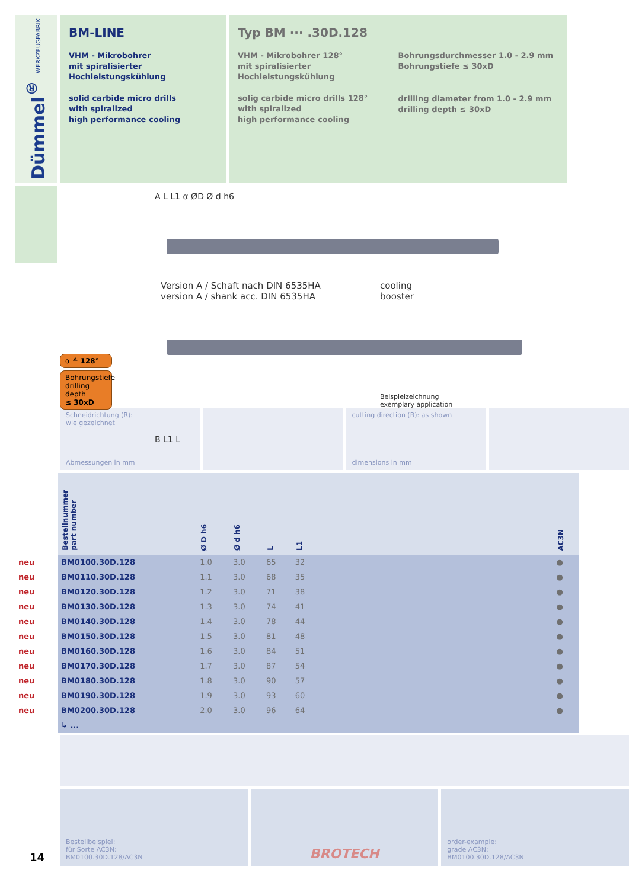Dümmel<sup>®</sup> WERKZEUGFABRIK
BM-LINE
VHM - Mikrobohrer
mit spiralisierter
Hochleistungskühlung
solid carbide micro drills
with spiralized
high performance cooling
Typ BM ··· .30D.128
VHM - Mikrobohrer 128°
mit spiralisierter
Hochleistungskühlung
solig carbide micro drills 128°
with spiralized
high performance cooling
Bohrungsdurchmesser 1.0 - 2.9 mm
Bohrungstiefe ≤ 30xD
drilling diameter from 1.0 - 2.9 mm
drilling depth ≤ 30xD
A L L1 α ØD Ø d h6
Version A / Schaft nach DIN 6535HA
version A / shank acc. DIN 6535HA
cooling
booster
B L1 L
α ≙ 128°
Bohrungstiefe
drilling depth
≤ 30xD
Beispielzeichnung
exemplary application
Schneidrichtung (R):
wie gezeichnet
Abmessungen in mm
cutting direction (R): as shown
dimensions in mm
| | Bestellnummer part number | Ø D h6 | Ø d h6 | L | L1 | | AC3N |
| --- | --- | --- | --- | --- | --- | --- | --- |
| neu | BM0100.30D.128 | 1.0 | 3.0 | 65 | 32 | | ● |
| neu | BM0110.30D.128 | 1.1 | 3.0 | 68 | 35 | | ● |
| neu | BM0120.30D.128 | 1.2 | 3.0 | 71 | 38 | | ● |
| neu | BM0130.30D.128 | 1.3 | 3.0 | 74 | 41 | | ● |
| neu | BM0140.30D.128 | 1.4 | 3.0 | 78 | 44 | | ● |
| neu | BM0150.30D.128 | 1.5 | 3.0 | 81 | 48 | | ● |
| neu | BM0160.30D.128 | 1.6 | 3.0 | 84 | 51 | | ● |
| neu | BM0170.30D.128 | 1.7 | 3.0 | 87 | 54 | | ● |
| neu | BM0180.30D.128 | 1.8 | 3.0 | 90 | 57 | | ● |
| neu | BM0190.30D.128 | 1.9 | 3.0 | 93 | 60 | | ● |
| neu | BM0200.30D.128 | 2.0 | 3.0 | 96 | 64 | | ● |
| | ↳ ... | | | | | | |
Bestellbeispiel:
für Sorte AC3N:
BM0100.30D.128/AC3N
BROTECH
order-example:
grade AC3N:
BM0100.30D.128/AC3N
14